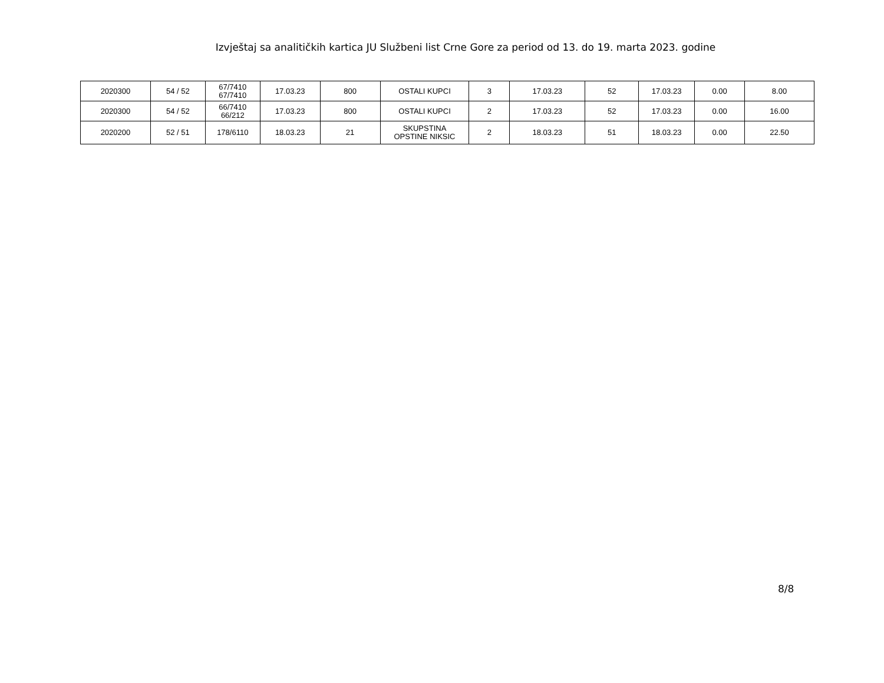Izvještaj sa analitičkih kartica JU Službeni list Crne Gore za period od 13. do 19. marta 2023. godine
| 2020300 | 54 / 52 | 67/7410 67/7410 | 17.03.23 | 800 | OSTALI KUPCI | 3 | 17.03.23 | 52 | 17.03.23 | 0.00 | 8.00 |
| 2020300 | 54 / 52 | 66/7410 66/212 | 17.03.23 | 800 | OSTALI KUPCI | 2 | 17.03.23 | 52 | 17.03.23 | 0.00 | 16.00 |
| 2020200 | 52 / 51 | 178/6110 | 18.03.23 | 21 | SKUPSTINA OPSTINE NIKSIC | 2 | 18.03.23 | 51 | 18.03.23 | 0.00 | 22.50 |
8/8